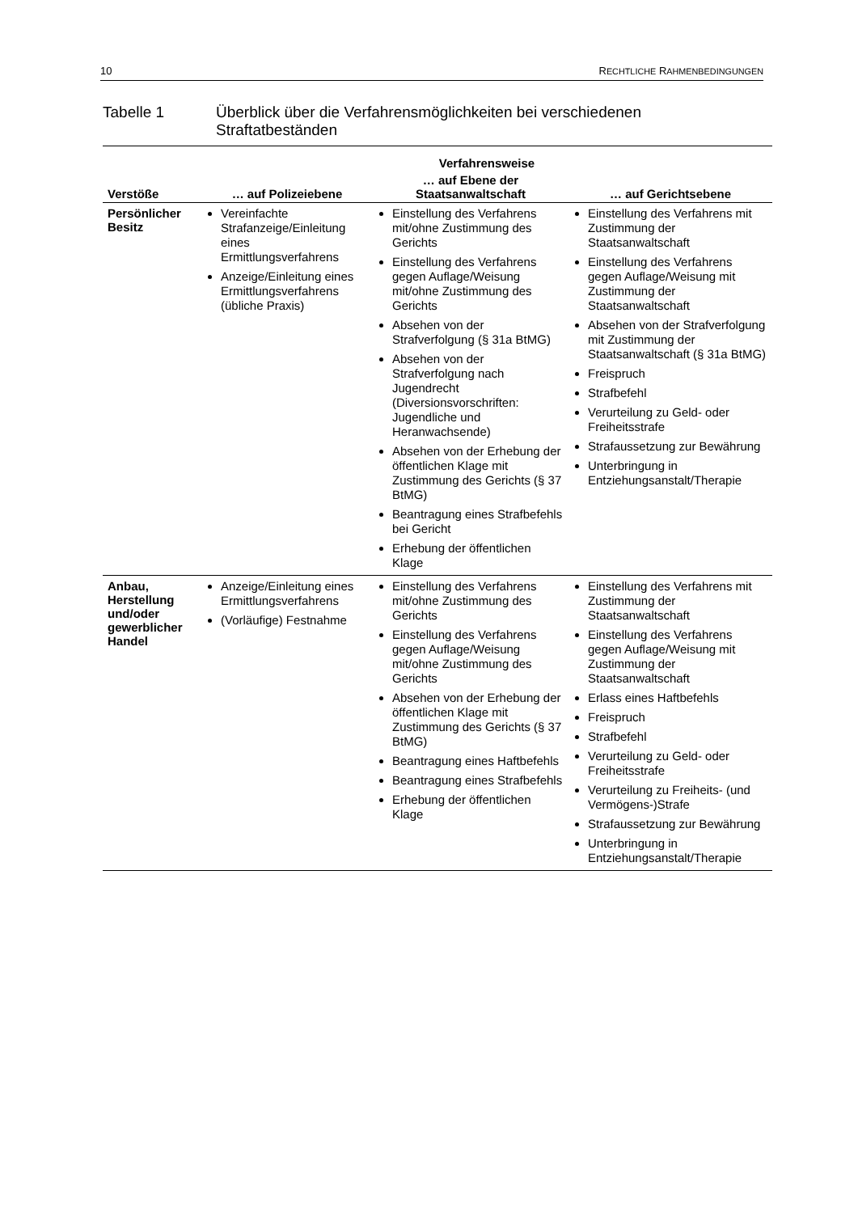10 RECHTLICHE RAHMENBEDINGUNGEN
Tabelle 1 Überblick über die Verfahrensmöglichkeiten bei verschiedenen
Straftatbeständen
| | Verfahrensweise | | |
| --- | --- | --- | --- |
| Verstöße | … auf Polizeiebene | … auf Ebene der Staatsanwaltschaft | … auf Gerichtsebene |
| Persönlicher Besitz | Vereinfachte Strafanzeige/Einleitung eines Ermittlungsverfahrens Anzeige/Einleitung eines Ermittlungsverfahrens (übliche Praxis) | Einstellung des Verfahrens mit/ohne Zustimmung des Gerichts Einstellung des Verfahrens gegen Auflage/Weisung mit/ohne Zustimmung des Gerichts Absehen von der Strafverfolgung (§ 31a BtMG) Absehen von der Strafverfolgung nach Jugendrecht (Diversionsvorschriften: Jugendliche und Heranwachsende) Absehen von der Erhebung der öffentlichen Klage mit Zustimmung des Gerichts (§ 37 BtMG) Beantragung eines Strafbefehls bei Gericht Erhebung der öffentlichen Klage | Einstellung des Verfahrens mit Zustimmung der Staatsanwaltschaft Einstellung des Verfahrens gegen Auflage/Weisung mit Zustimmung der Staatsanwaltschaft Absehen von der Strafverfolgung mit Zustimmung der Staatsanwaltschaft (§ 31a BtMG) Freispruch Strafbefehl Verurteilung zu Geld- oder Freiheitsstrafe Strafaussetzung zur Bewährung Unterbringung in Entziehungsanstalt/Therapie |
| Anbau, Herstellung und/oder gewerblicher Handel | Anzeige/Einleitung eines Ermittlungsverfahrens (Vorläufige) Festnahme | Einstellung des Verfahrens mit/ohne Zustimmung des Gerichts Einstellung des Verfahrens gegen Auflage/Weisung mit/ohne Zustimmung des Gerichts Absehen von der Erhebung der öffentlichen Klage mit Zustimmung des Gerichts (§ 37 BtMG) Beantragung eines Haftbefehls Beantragung eines Strafbefehls Erhebung der öffentlichen Klage | Einstellung des Verfahrens mit Zustimmung der Staatsanwaltschaft Einstellung des Verfahrens gegen Auflage/Weisung mit Zustimmung der Staatsanwaltschaft Erlass eines Haftbefehls Freispruch Strafbefehl Verurteilung zu Geld- oder Freiheitsstrafe Verurteilung zu Freiheits- (und Vermögens-)Strafe Strafaussetzung zur Bewährung Unterbringung in Entziehungsanstalt/Therapie |